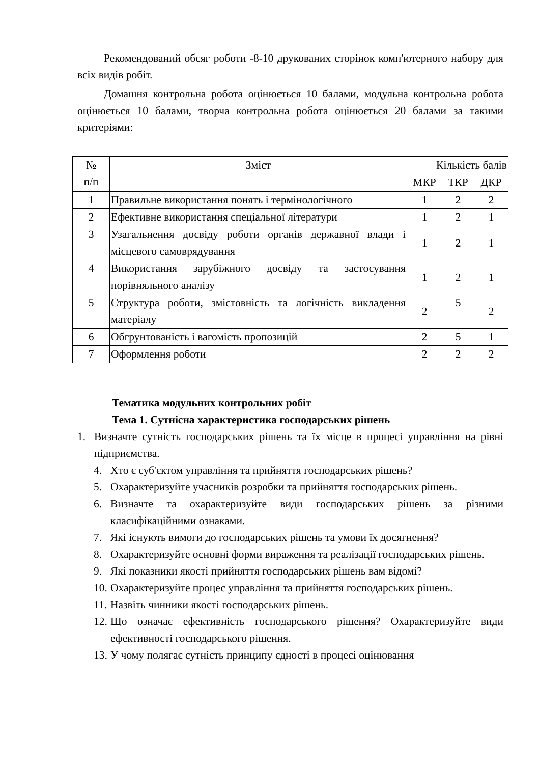Рекомендований обсяг роботи -8-10 друкованих сторінок комп'ютерного набору для всіх видів робіт.
Домашня контрольна робота оцінюється 10 балами, модульна контрольна робота оцінюється 10 балами, творча контрольна робота оцінюється 20 балами за такими критеріями:
| № п/п | Зміст | Кількість балів | | |
| --- | --- | --- | --- | --- |
| | | МКР | ТКР | ДКР |
| 1 | Правильне використання понять і термінологічного | 1 | 2 | 2 |
| 2 | Ефективне використання спеціальної літератури | 1 | 2 | 1 |
| 3 | Узагальнення досвіду роботи органів державної влади і місцевого самоврядування | 1 | 2 | 1 |
| 4 | Використання зарубіжного досвіду та застосування порівняльного аналізу | 1 | 2 | 1 |
| 5 | Структура роботи, змістовність та логічність викладення матеріалу | 2 | 5 | 2 |
| 6 | Обгрунтованість і вагомість пропозицій | 2 | 5 | 1 |
| 7 | Оформлення роботи | 2 | 2 | 2 |
Тематика модульних контрольних робіт
Тема 1. Сутнісна характеристика господарських рішень
1. Визначте сутність господарських рішень та їх місце в процесі управління на рівні підприємства.
4. Хто є суб'єктом управління та прийняття господарських рішень?
5. Охарактеризуйте учасників розробки та прийняття господарських рішень.
6. Визначте та охарактеризуйте види господарських рішень за різними класифікаційними ознаками.
7. Які існують вимоги до господарських рішень та умови їх досягнення?
8. Охарактеризуйте основні форми вираження та реалізації господарських рішень.
9. Які показники якості прийняття господарських рішень вам відомі?
10. Охарактеризуйте процес управління та прийняття господарських рішень.
11. Назвіть чинники якості господарських рішень.
12. Що означає ефективність господарського рішення? Охарактеризуйте види ефективності господарського рішення.
13. У чому полягає сутність принципу єдності в процесі оцінювання